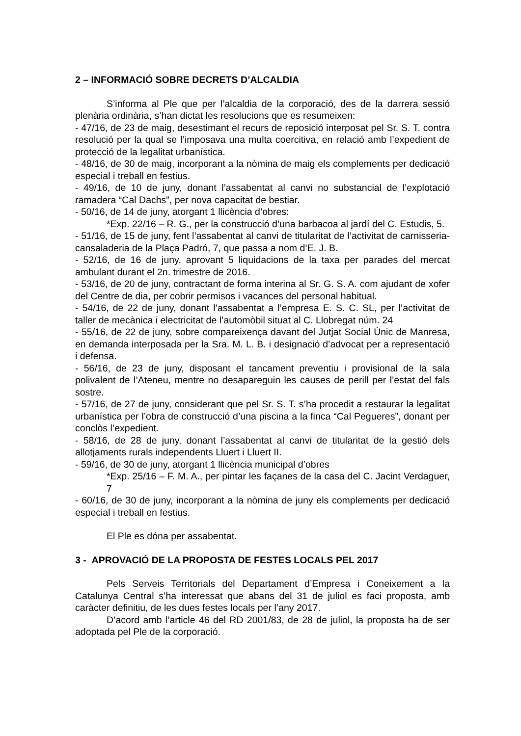2 – INFORMACIÓ SOBRE DECRETS D’ALCALDIA
S’informa al Ple que per l’alcaldia de la corporació, des de la darrera sessió plenària ordinària, s’han dictat les resolucions que es resumeixen:
- 47/16, de 23 de maig, desestimant el recurs de reposició interposat pel Sr. S. T. contra resolució per la qual se l’imposava una multa coercitiva, en relació amb l’expedient de protecció de la legalitat urbanística.
- 48/16, de 30 de maig, incorporant a la nòmina de maig els complements per dedicació especial i treball en festius.
- 49/16, de 10 de juny, donant l’assabentat al canvi no substancial de l’explotació ramadera “Cal Dachs”, per nova capacitat de bestiar.
- 50/16, de 14 de juny, atorgant 1 llicència d’obres:
*Exp. 22/16 – R. G., per la construcció d’una barbacoa al jardí del C. Estudis, 5.
- 51/16, de 15 de juny, fent l’assabentat al canvi de titularitat de l’activitat de carnisseria-cansaladeria de la Plaça Padró, 7, que passa a nom d’E. J. B.
- 52/16, de 16 de juny, aprovant 5 liquidacions de la taxa per parades del mercat ambulant durant el 2n. trimestre de 2016.
- 53/16, de 20 de juny, contractant de forma interina al Sr. G. S. A. com ajudant de xofer del Centre de dia, per cobrir permisos i vacances del personal habitual.
- 54/16, de 22 de juny, donant l’assabentat a l’empresa E. S. C. SL, per l’activitat de taller de mecànica i electricitat de l’automòbil situat al C. Llobregat núm. 24
- 55/16, de 22 de juny, sobre compareixença davant del Jutjat Social Únic de Manresa, en demanda interposada per la Sra. M. L. B. i designació d’advocat per a representació i defensa.
- 56/16, de 23 de juny, disposant el tancament preventiu i provisional de la sala polivalent de l’Ateneu, mentre no desapareguin les causes de perill per l’estat del fals sostre.
- 57/16, de 27 de juny, considerant que pel Sr. S. T. s’ha procedit a restaurar la legalitat urbanística per l’obra de construcció d’una piscina a la finca “Cal Pegueres”, donant per conclòs l’expedient.
- 58/16, de 28 de juny, donant l’assabentat al canvi de titularitat de la gestió dels allotjaments rurals independents Lluert i Lluert II.
- 59/16, de 30 de juny, atorgant 1 llicència municipal d’obres
*Exp. 25/16 – F. M. A., per pintar les façanes de la casa del C. Jacint Verdaguer, 7
- 60/16, de 30 de juny, incorporant a la nòmina de juny els complements per dedicació especial i treball en festius.
El Ple es dóna per assabentat.
3 - APROVACIÓ DE LA PROPOSTA DE FESTES LOCALS PEL 2017
Pels Serveis Territorials del Departament d’Empresa i Coneixement a la Catalunya Central s’ha interessat que abans del 31 de juliol es faci proposta, amb caràcter definitiu, de les dues festes locals per l’any 2017.
D’acord amb l’article 46 del RD 2001/83, de 28 de juliol, la proposta ha de ser adoptada pel Ple de la corporació.